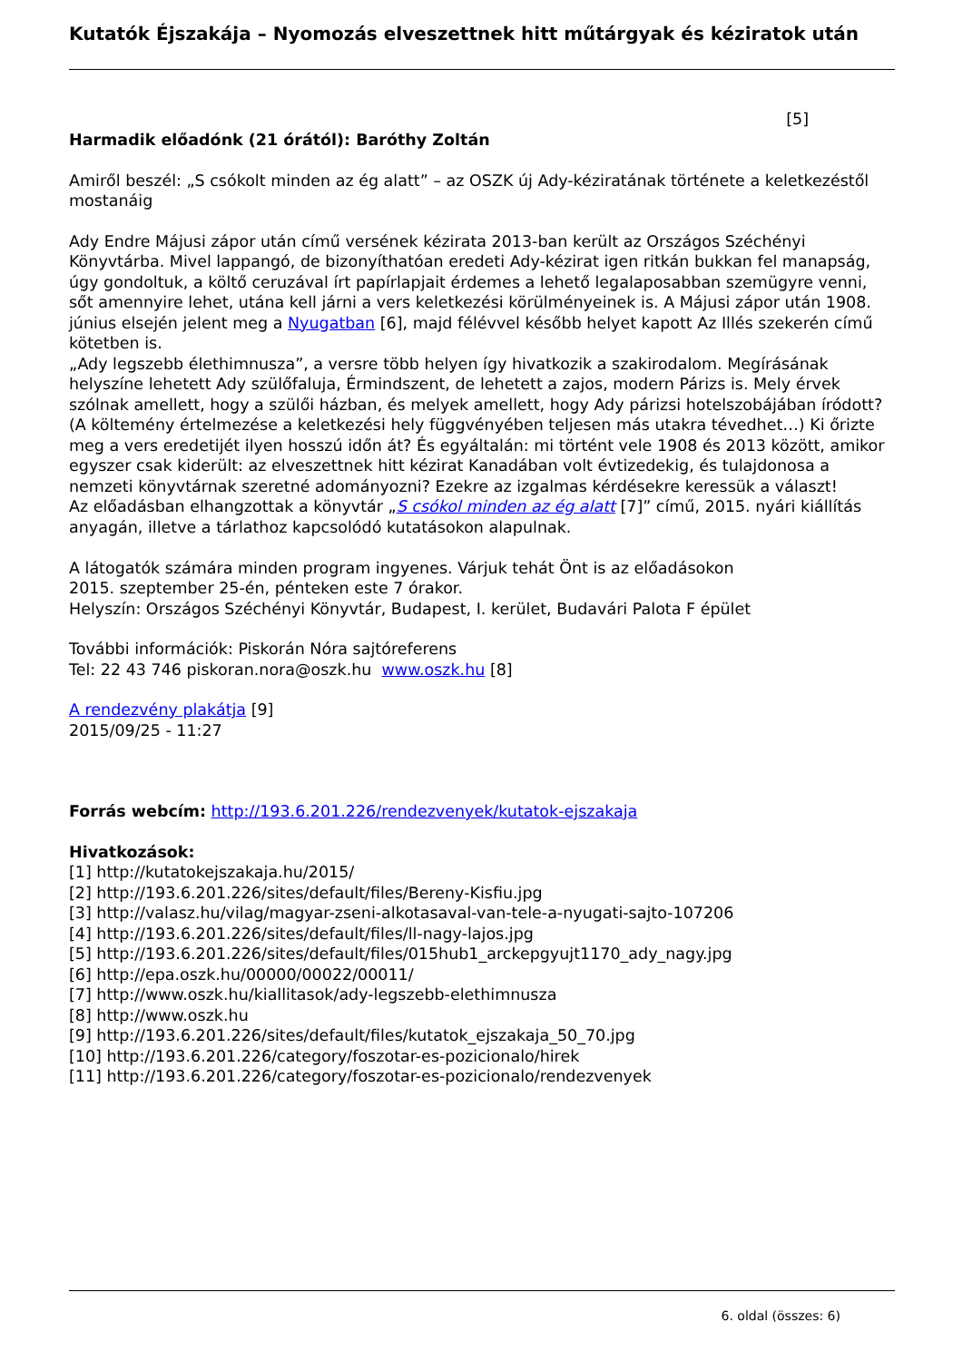Kutatók Éjszakája – Nyomozás elveszettnek hitt műtárgyak és kéziratok után
[5]
Harmadik előadónk (21 órától): Baróthy Zoltán
Amiről beszél: „S csókolt minden az ég alatt” – az OSZK új Ady-kéziratának története a keletkezéstől mostanáig
Ady Endre Májusi zápor után című versének kézirata 2013-ban került az Országos Széchényi Könyvtárba. Mivel lappangó, de bizonyíthatóan eredeti Ady-kézirat igen ritkán bukkan fel manapság, úgy gondoltuk, a költő ceruzával írt papírlapjait érdemes a lehető legalaposabban szemügyre venni, sőt amennyire lehet, utána kell járni a vers keletkezési körülményeinek is. A Májusi zápor után 1908. június elsején jelent meg a Nyugatban [6], majd félévvel később helyet kapott Az Illés szekerén című kötetben is.
„Ady legszebb élethimnusza”, a versre több helyen így hivatkozik a szakirodalom. Megírásának helyszíne lehetett Ady szülőfaluja, Érmindszent, de lehetett a zajos, modern Párizs is. Mely érvek szólnak amellett, hogy a szülői házban, és melyek amellett, hogy Ady párizsi hotelszobájában íródott? (A költemény értelmezése a keletkezési hely függvényében teljesen más utakra tévedhet…) Ki őrizte meg a vers eredetijét ilyen hosszú időn át? És egyáltalán: mi történt vele 1908 és 2013 között, amikor egyszer csak kiderült: az elveszettnek hitt kézirat Kanadában volt évtizedekig, és tulajdonosa a nemzeti könyvtárnak szeretné adományozni? Ezekre az izgalmas kérdésekre keressük a választ!
Az előadásban elhangzottak a könyvtár „S csókol minden az ég alatt [7]” című, 2015. nyári kiállítás anyagán, illetve a tárlathoz kapcsolódó kutatásokon alapulnak.
A látogatók számára minden program ingyenes. Várjuk tehát Önt is az előadásokon
2015. szeptember 25-én, pénteken este 7 órakor.
Helyszín: Országos Széchényi Könyvtár, Budapest, I. kerület, Budavári Palota F épület
További információk: Piskorán Nóra sajtóreferens
Tel: 22 43 746 piskoran.nora@oszk.hu www.oszk.hu [8]
A rendezvény plakátja [9]
2015/09/25 - 11:27
Forrás webcím: http://193.6.201.226/rendezvenyek/kutatok-ejszakaja
Hivatkozások:
[1] http://kutatokejszakaja.hu/2015/
[2] http://193.6.201.226/sites/default/files/Bereny-Kisfiu.jpg
[3] http://valasz.hu/vilag/magyar-zseni-alkotasaval-van-tele-a-nyugati-sajto-107206
[4] http://193.6.201.226/sites/default/files/ll-nagy-lajos.jpg
[5] http://193.6.201.226/sites/default/files/015hub1_arckepgyujt1170_ady_nagy.jpg
[6] http://epa.oszk.hu/00000/00022/00011/
[7] http://www.oszk.hu/kiallitasok/ady-legszebb-elethimnusza
[8] http://www.oszk.hu
[9] http://193.6.201.226/sites/default/files/kutatok_ejszakaja_50_70.jpg
[10] http://193.6.201.226/category/foszotar-es-pozicionalo/hirek
[11] http://193.6.201.226/category/foszotar-es-pozicionalo/rendezvenyek
6. oldal (összes: 6)